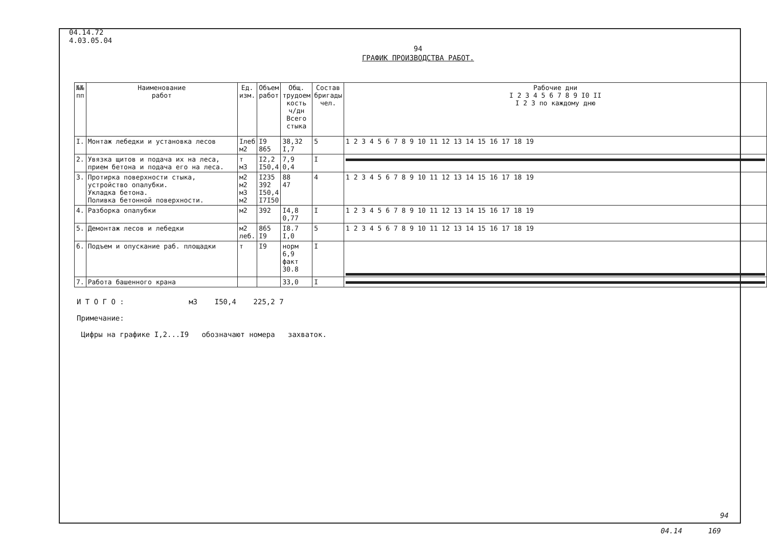04.14.72
4.03.05.04
94
ГРАФИК ПРОИЗВОДСТВА РАБОТ.
| №№ пп | Наименование работ | Ед. изм. | Объем работ | Общ. трудоем кость ч/дн Всего стыка | Состав бригады чел. | Рабочие дни I 2 3 4 5 6 7 8 9 I0 II I 2 3 по каждому дню |
| --- | --- | --- | --- | --- | --- | --- |
| I. | Монтаж лебедки и установка лесов | Iлеб м2 | I9 865 | 38,32 I,7 | 5 | 1 2 3 4 5 6 7 8 9 10 11 12 13 14 15 16 17 18 19 |
| 2. | Увязка щитов и подача их на леса, прием бетона и подача его на леса. | т м3 | I2,2 I50,4 | 7,9 0,4 | I | |
| 3. | Протирка поверхности стыка, устройство опалубки. Укладка бетона. Поливка бетонной поверхности. | м2 м2 м3 м2 | I235 392 I50,4 I7I50 | 88 47 | 4 | 1 2 3 4 5 6 7 8 9 10 11 12 13 14 15 16 17 18 19 |
| 4. | Разборка опалубки | м2 | 392 | I4,8 0,77 | I | 1 2 3 4 5 6 7 8 9 10 11 12 13 14 15 16 17 18 19 |
| 5. | Демонтаж лесов и лебедки | м2 леб. | 865 I9 | I8.7 I,0 | 5 | 1 2 3 4 5 6 7 8 9 10 11 12 13 14 15 16 17 18 19 |
| 6. | Подъем и опускание раб. площадки | т | I9 | норм 6,9 факт 30.8 | I | |
| 7. | Работа башенного крана | | | 33,0 | I | |
И Т О Г О : м3 I50,4 225,2 7
Примечание:
Цифры на графике I,2...I9 обозначают номера захваток.
94
04.14 169